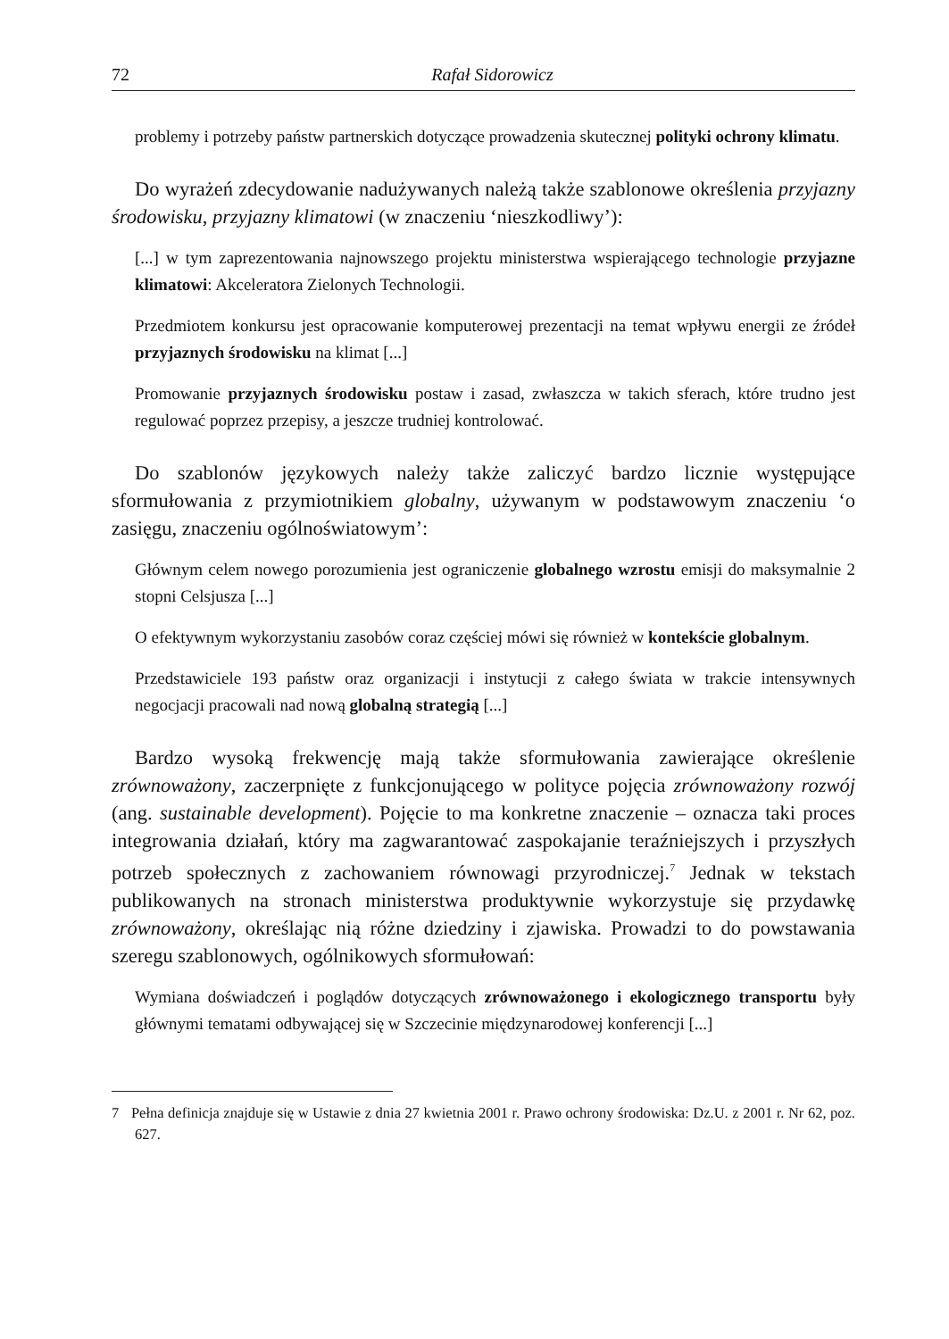72 Rafał Sidorowicz
problemy i potrzeby państw partnerskich dotyczące prowadzenia skutecznej polityki ochrony klimatu.
Do wyrażeń zdecydowanie nadużywanych należą także szablonowe określenia przyjazny środowisku, przyjazny klimatowi (w znaczeniu ‘nieszkodliwy’):
[...] w tym zaprezentowania najnowszego projektu ministerstwa wspierającego technologie przyjazne klimatowi: Akceleratora Zielonych Technologii.
Przedmiotem konkursu jest opracowanie komputerowej prezentacji na temat wpływu energii ze źródeł przyjaznych środowisku na klimat [...]
Promowanie przyjaznych środowisku postaw i zasad, zwłaszcza w takich sferach, które trudno jest regulować poprzez przepisy, a jeszcze trudniej kontrolować.
Do szablonów językowych należy także zaliczyć bardzo licznie występujące sformułowania z przymiotnikiem globalny, używanym w podstawowym znaczeniu ‘o zasięgu, znaczeniu ogólnoświatowym’:
Głównym celem nowego porozumienia jest ograniczenie globalnego wzrostu emisji do maksymalnie 2 stopni Celsjusza [...]
O efektywnym wykorzystaniu zasobów coraz częściej mówi się również w kontekście globalnym.
Przedstawiciele 193 państw oraz organizacji i instytucji z całego świata w trakcie intensywnych negocjacji pracowali nad nową globalną strategią [...]
Bardzo wysoką frekwencję mają także sformułowania zawierające określenie zrównoważony, zaczerpnięte z funkcjonującego w polityce pojęcia zrównoważony rozwój (ang. sustainable development). Pojęcie to ma konkretne znaczenie – oznacza taki proces integrowania działań, który ma zagwarantować zaspokajanie teraźniejszych i przyszłych potrzeb społecznych z zachowaniem równowagi przyrodniczej.<sup>7</sup> Jednak w tekstach publikowanych na stronach ministerstwa produktywnie wykorzystuje się przydawkę zrównoważony, określając nią różne dziedziny i zjawiska. Prowadzi to do powstawania szeregu szablonowych, ogólnikowych sformułowań:
Wymiana doświadczeń i poglądów dotyczących zrównoważonego i ekologicznego transportu były głównymi tematami odbywającej się w Szczecinie międzynarodowej konferencji [...]
7 Pełna definicja znajduje się w Ustawie z dnia 27 kwietnia 2001 r. Prawo ochrony środowiska: Dz.U. z 2001 r. Nr 62, poz. 627.